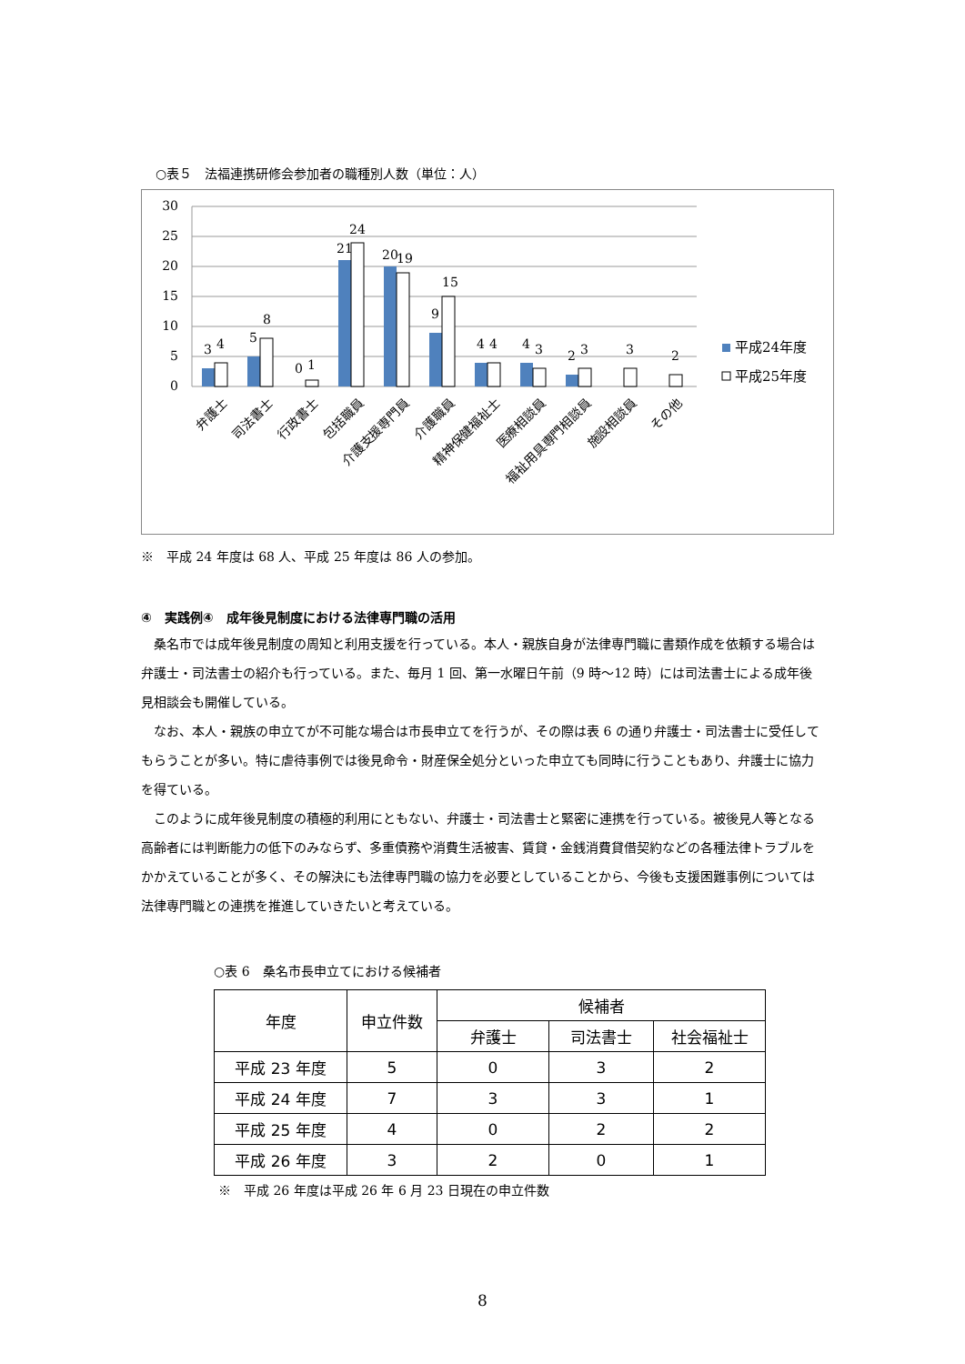○表５　法福連携研修会参加者の職種別人数（単位：人）
30
25
20
15
10
5
0
3
4
5
8
0
1
21
24
20
19
9
15
4
4
4
3
2
3
3
2
平成24年度
平成25年度
弁護士
司法書士
行政書士
包括職員
介護支援専門員
介護職員
精神保健福祉士
医療相談員
福祉用具専門相談員
施設相談員
その他
※　平成 24 年度は 68 人、平成 25 年度は 86 人の参加。
④　実践例④　成年後見制度における法律専門職の活用
　桑名市では成年後見制度の周知と利用支援を行っている。本人・親族自身が法律専門職に書類作成を依頼する場合は弁護士・司法書士の紹介も行っている。また、毎月 1 回、第一水曜日午前（9 時～12 時）には司法書士による成年後見相談会も開催している。
　なお、本人・親族の申立てが不可能な場合は市長申立てを行うが、その際は表 6 の通り弁護士・司法書士に受任してもらうことが多い。特に虐待事例では後見命令・財産保全処分といった申立ても同時に行うこともあり、弁護士に協力を得ている。
　このように成年後見制度の積極的利用にともない、弁護士・司法書士と緊密に連携を行っている。被後見人等となる高齢者には判断能力の低下のみならず、多重債務や消費生活被害、賃貸・金銭消費貸借契約などの各種法律トラブルをかかえていることが多く、その解決にも法律専門職の協力を必要としていることから、今後も支援困難事例については法律専門職との連携を推進していきたいと考えている。
○表 6　桑名市長申立てにおける候補者
| 年度 | 申立件数 | 候補者 | | |
| --- | --- | --- | --- | --- |
| | | 弁護士 | 司法書士 | 社会福祉士 |
| 平成 23 年度 | 5 | 0 | 3 | 2 |
| 平成 24 年度 | 7 | 3 | 3 | 1 |
| 平成 25 年度 | 4 | 0 | 2 | 2 |
| 平成 26 年度 | 3 | 2 | 0 | 1 |
※　平成 26 年度は平成 26 年 6 月 23 日現在の申立件数
8